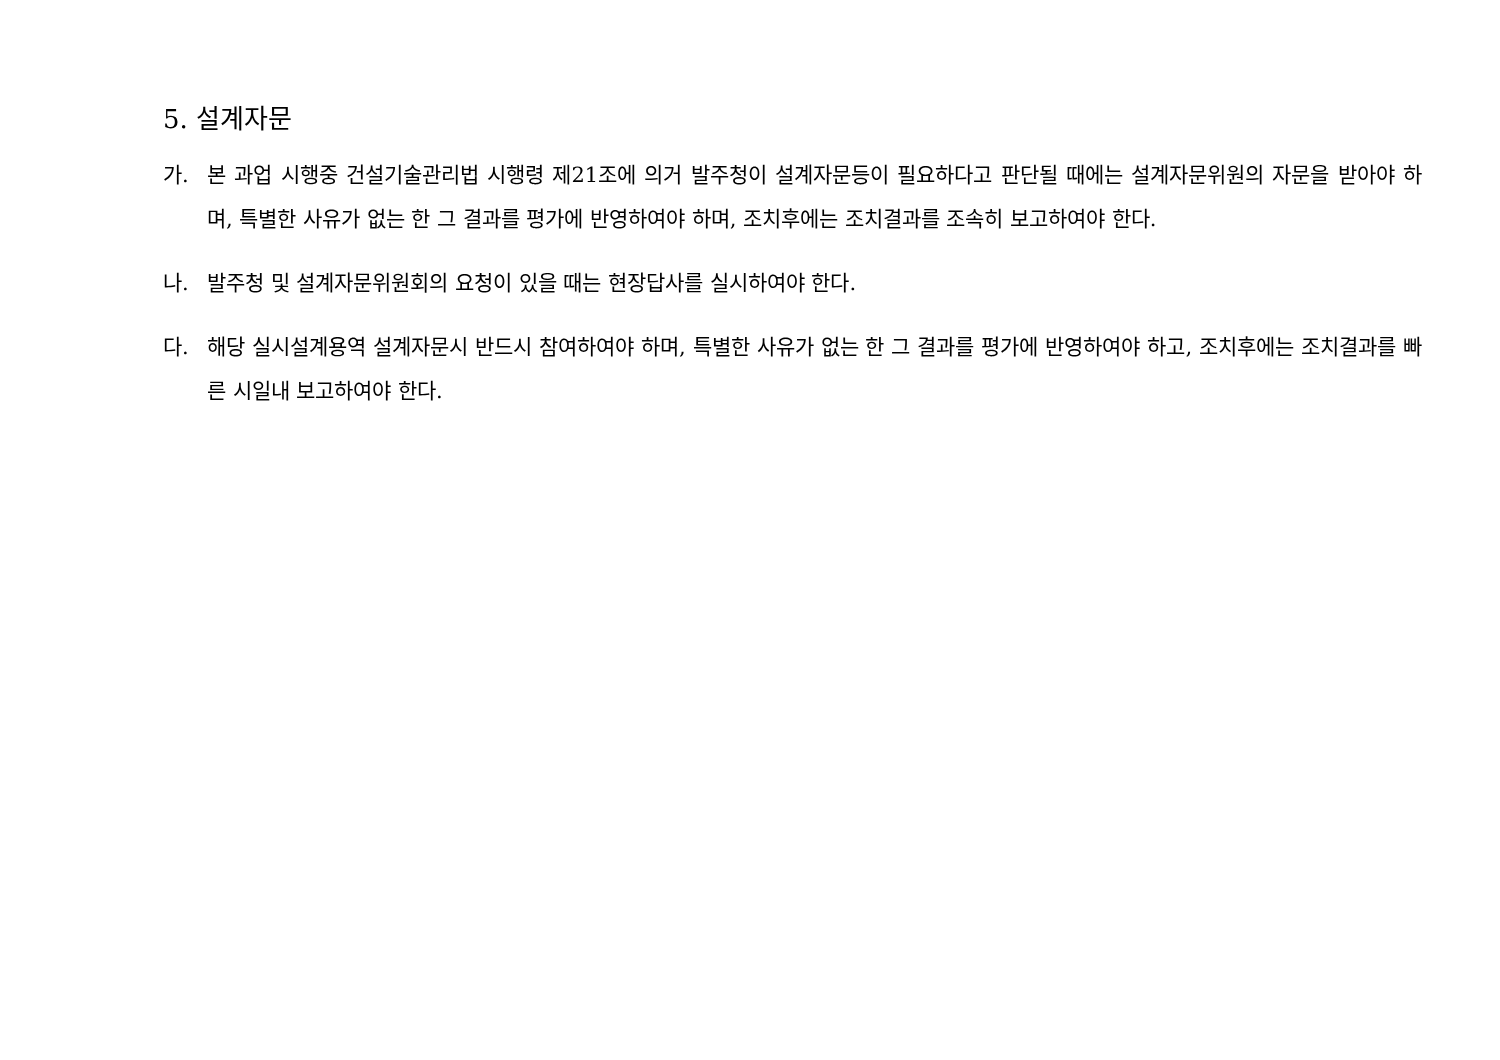5. 설계자문
가. 본 과업 시행중 건설기술관리법 시행령 제21조에 의거 발주청이 설계자문등이 필요하다고 판단될 때에는 설계자문위원의 자문을 받아야 하며, 특별한 사유가 없는 한 그 결과를 평가에 반영하여야 하며, 조치후에는 조치결과를 조속히 보고하여야 한다.
나. 발주청 및 설계자문위원회의 요청이 있을 때는 현장답사를 실시하여야 한다.
다. 해당 실시설계용역 설계자문시 반드시 참여하여야 하며, 특별한 사유가 없는 한 그 결과를 평가에 반영하여야 하고, 조치후에는 조치결과를 빠른 시일내 보고하여야 한다.